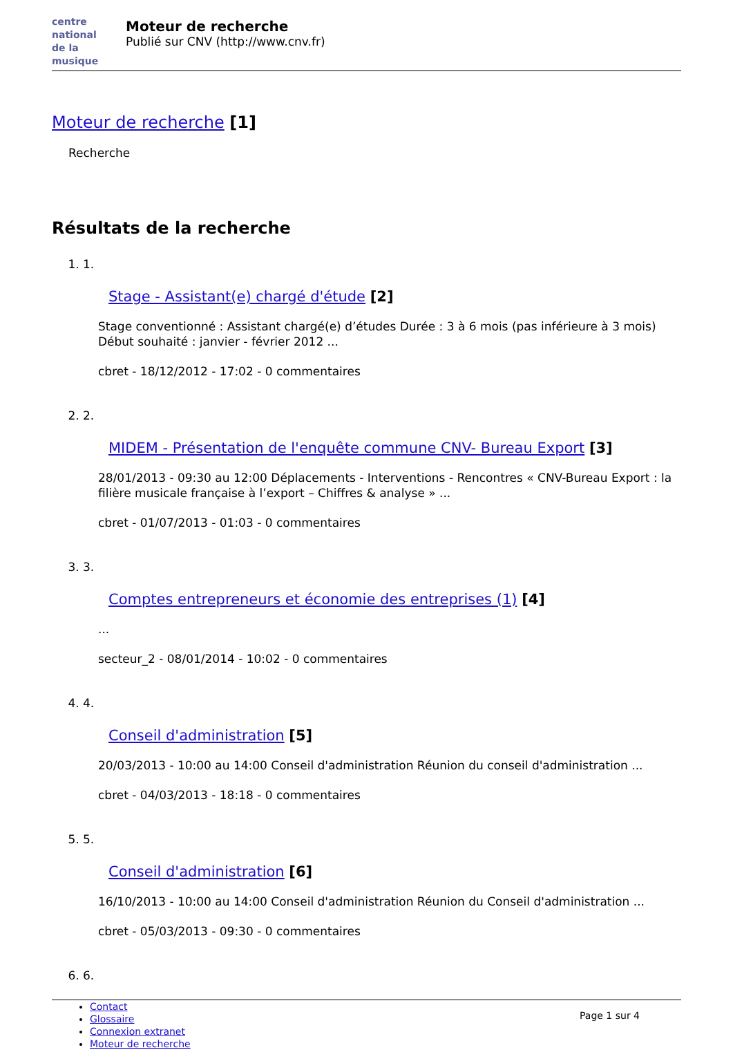centre
national
de la musique
Moteur de recherche
Publié sur CNV (http://www.cnv.fr)
Moteur de recherche [1]
Recherche
Résultats de la recherche
1. 1.
Stage - Assistant(e) chargé d'étude [2]
Stage conventionné : Assistant chargé(e) d’études Durée : 3 à 6 mois (pas inférieure à 3 mois) Début souhaité : janvier - février 2012 ...
cbret - 18/12/2012 - 17:02 - 0 commentaires
2. 2.
MIDEM - Présentation de l'enquête commune CNV- Bureau Export [3]
28/01/2013 - 09:30 au 12:00 Déplacements - Interventions - Rencontres « CNV-Bureau Export : la filière musicale française à l’export – Chiffres & analyse » ...
cbret - 01/07/2013 - 01:03 - 0 commentaires
3. 3.
Comptes entrepreneurs et économie des entreprises (1) [4]
...
secteur_2 - 08/01/2014 - 10:02 - 0 commentaires
4. 4.
Conseil d'administration [5]
20/03/2013 - 10:00 au 14:00 Conseil d'administration Réunion du conseil d'administration ...
cbret - 04/03/2013 - 18:18 - 0 commentaires
5. 5.
Conseil d'administration [6]
16/10/2013 - 10:00 au 14:00 Conseil d'administration Réunion du Conseil d'administration ...
cbret - 05/03/2013 - 09:30 - 0 commentaires
6. 6.
Contact
Glossaire
Connexion extranet
Moteur de recherche
Page 1 sur 4